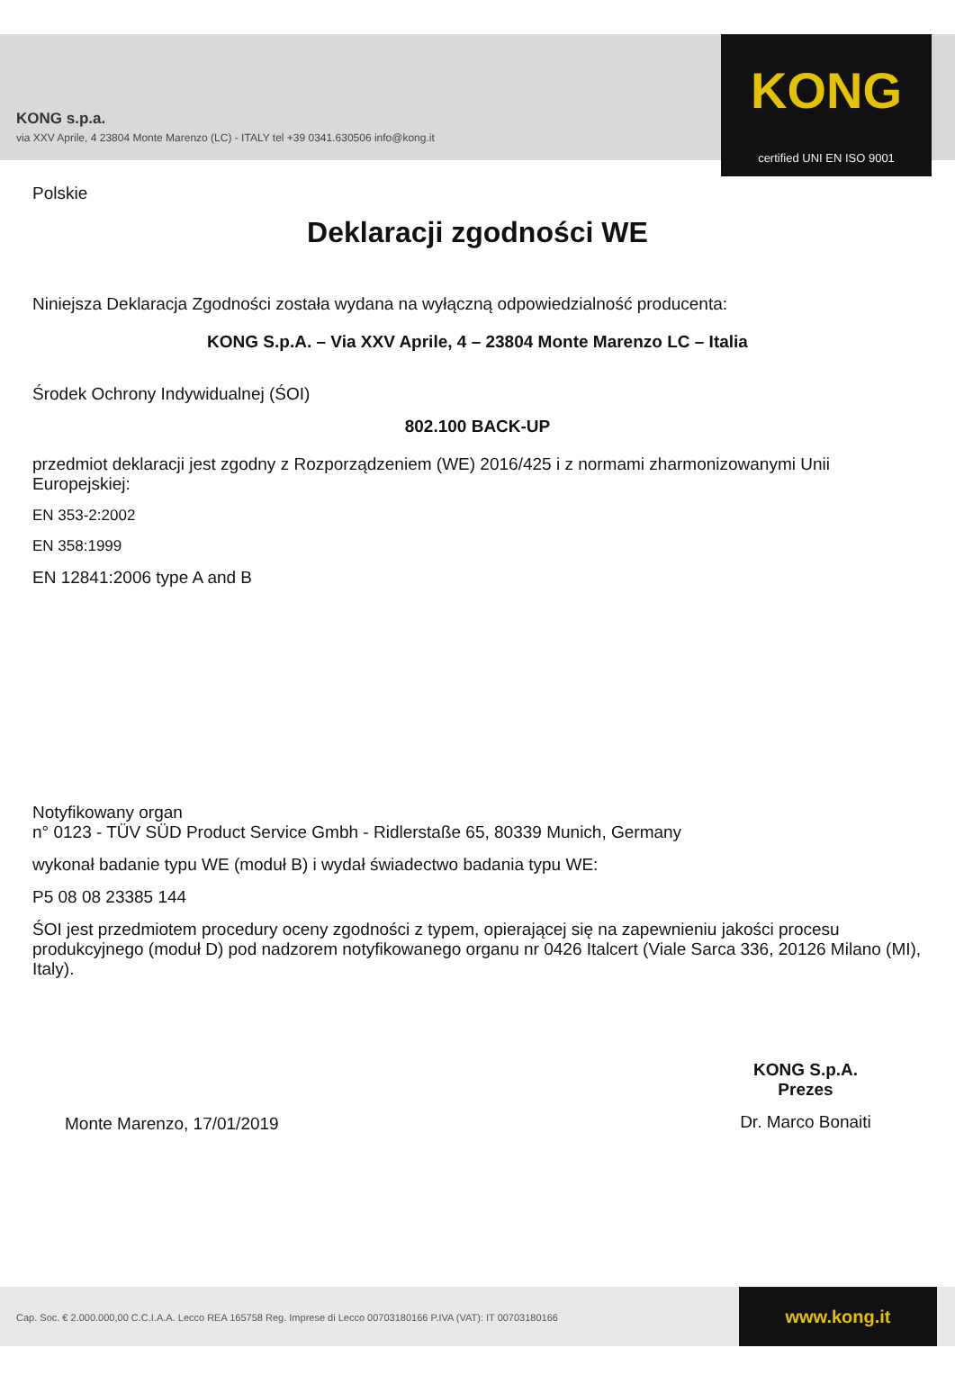KONG s.p.a.
via XXV Aprile, 4 23804 Monte Marenzo (LC) - ITALY tel +39 0341.630506 info@kong.it
KONG
certified UNI EN ISO 9001
Polskie
Deklaracji zgodności WE
Niniejsza Deklaracja Zgodności została wydana na wyłączną odpowiedzialność producenta:
KONG S.p.A. – Via XXV Aprile, 4 – 23804 Monte Marenzo LC – Italia
Środek Ochrony Indywidualnej (ŚOI)
802.100 BACK-UP
przedmiot deklaracji jest zgodny z Rozporządzeniem (WE) 2016/425 i z normami zharmonizowanymi Unii Europejskiej:
EN 353-2:2002
EN 358:1999
EN 12841:2006 type A and B
Notyfikowany organ
n° 0123 - TÜV SÜD Product Service Gmbh - Ridlerstaße 65, 80339 Munich, Germany
wykonał badanie typu WE (moduł B) i wydał świadectwo badania typu WE:
P5 08 08 23385 144
ŚOI jest przedmiotem procedury oceny zgodności z typem, opierającej się na zapewnieniu jakości procesu produkcyjnego (moduł D) pod nadzorem notyfikowanego organu nr 0426 Italcert (Viale Sarca 336, 20126 Milano (MI), Italy).
Monte Marenzo, 17/01/2019
KONG S.p.A.
Prezes
Dr. Marco Bonaiti
Cap. Soc. € 2.000.000,00 C.C.I.A.A. Lecco REA 165758 Reg. Imprese di Lecco 00703180166 P.IVA (VAT): IT 00703180166
www.kong.it